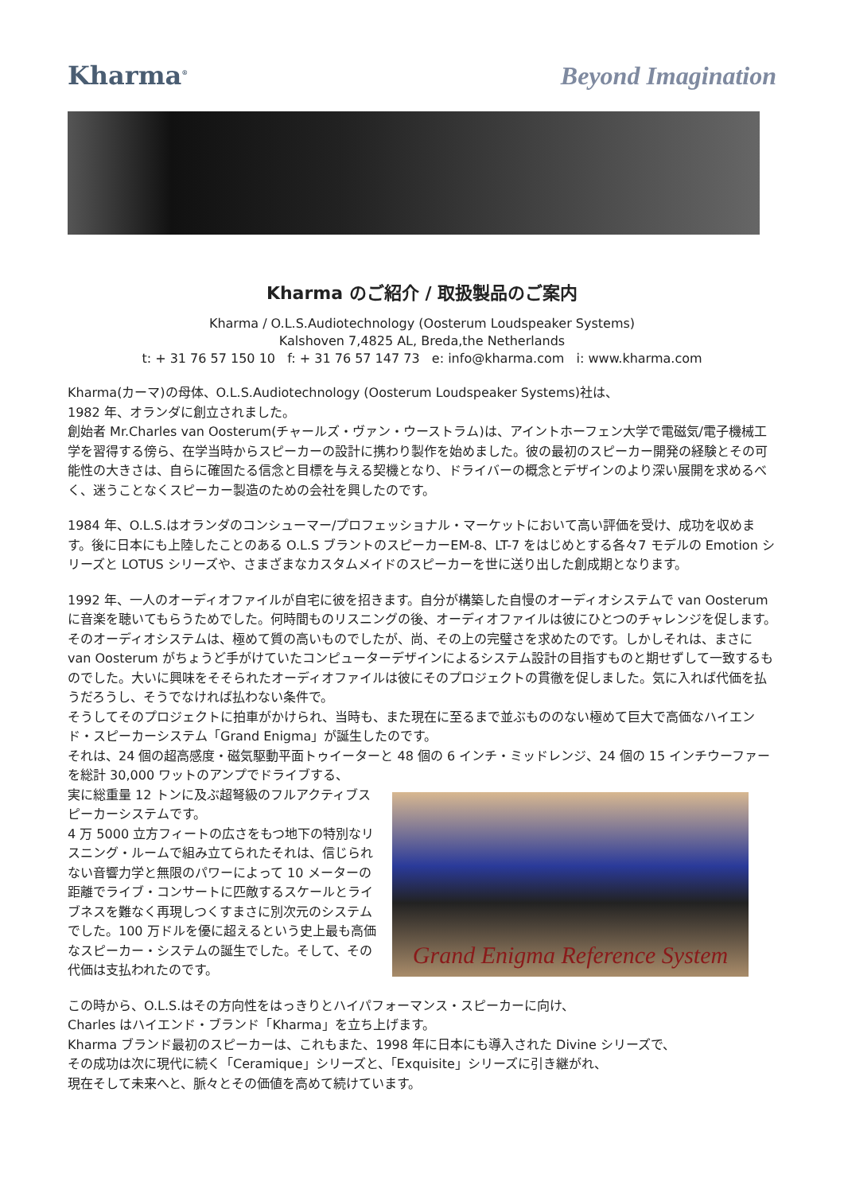Kharma<sup>®</sup>
Beyond Imagination
Kharma のご紹介 / 取扱製品のご案内
Kharma / O.L.S.Audiotechnology (Oosterum Loudspeaker Systems)
Kalshoven 7,4825 AL, Breda,the Netherlands
t: + 31 76 57 150 10 f: + 31 76 57 147 73 e: info@kharma.com i: www.kharma.com
Kharma(カーマ)の母体、O.L.S.Audiotechnology (Oosterum Loudspeaker Systems)社は、
1982 年、オランダに創立されました。
創始者 Mr.Charles van Oosterum(チャールズ・ヴァン・ウーストラム)は、アイントホーフェン大学で電磁気/電子機械工学を習得する傍ら、在学当時からスピーカーの設計に携わり製作を始めました。彼の最初のスピーカー開発の経験とその可能性の大きさは、自らに確固たる信念と目標を与える契機となり、ドライバーの概念とデザインのより深い展開を求めるべく、迷うことなくスピーカー製造のための会社を興したのです。
1984 年、O.L.S.はオランダのコンシューマー/プロフェッショナル・マーケットにおいて高い評価を受け、成功を収めます。後に日本にも上陸したことのある O.L.S ブラントのスピーカーEM-8、LT-7 をはじめとする各々7 モデルの Emotion シリーズと LOTUS シリーズや、さまざまなカスタムメイドのスピーカーを世に送り出した創成期となります。
1992 年、一人のオーディオファイルが自宅に彼を招きます。自分が構築した自慢のオーディオシステムで van Oosterum に音楽を聴いてもらうためでした。何時間ものリスニングの後、オーディオファイルは彼にひとつのチャレンジを促します。そのオーディオシステムは、極めて質の高いものでしたが、尚、その上の完璧さを求めたのです。しかしそれは、まさに van Oosterum がちょうど手がけていたコンピューターデザインによるシステム設計の目指すものと期せずして一致するものでした。大いに興味をそそられたオーディオファイルは彼にそのプロジェクトの貫徹を促しました。気に入れば代価を払うだろうし、そうでなければ払わない条件で。
そうしてそのプロジェクトに拍車がかけられ、当時も、また現在に至るまで並ぶもののない極めて巨大で高価なハイエンド・スピーカーシステム「Grand Enigma」が誕生したのです。
それは、24 個の超高感度・磁気駆動平面トゥイーターと 48 個の 6 インチ・ミッドレンジ、24 個の 15 インチウーファーを総計 30,000 ワットのアンプでドライブする、
実に総重量 12 トンに及ぶ超弩級のフルアクティブスピーカーシステムです。
4 万 5000 立方フィートの広さをもつ地下の特別なリスニング・ルームで組み立てられたそれは、信じられない音響力学と無限のパワーによって 10 メーターの距離でライブ・コンサートに匹敵するスケールとライブネスを難なく再現しつくすまさに別次元のシステムでした。100 万ドルを優に超えるという史上最も高価なスピーカー・システムの誕生でした。そして、その代価は支払われたのです。
Grand Enigma Reference System
この時から、O.L.S.はその方向性をはっきりとハイパフォーマンス・スピーカーに向け、
Charles はハイエンド・ブランド「Kharma」を立ち上げます。
Kharma ブランド最初のスピーカーは、これもまた、1998 年に日本にも導入された Divine シリーズで、
その成功は次に現代に続く「Ceramique」シリーズと、「Exquisite」シリーズに引き継がれ、
現在そして未来へと、脈々とその価値を高めて続けています。